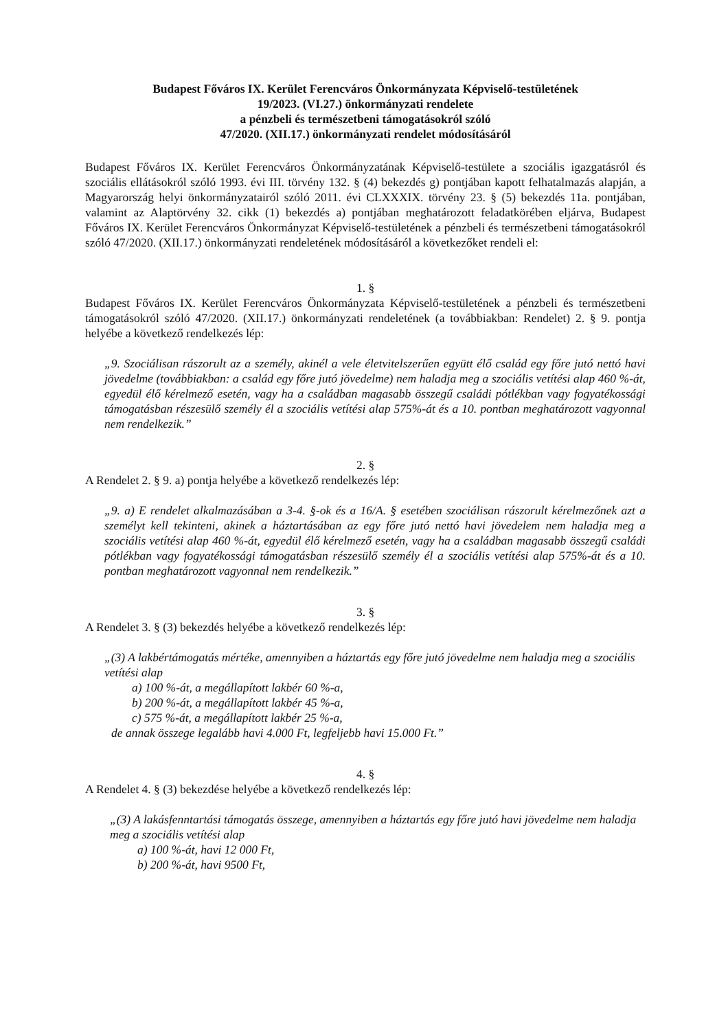Budapest Főváros IX. Kerület Ferencváros Önkormányzata Képviselő-testületének
19/2023. (VI.27.) önkormányzati rendelete
a pénzbeli és természetbeni támogatásokról szóló
47/2020. (XII.17.) önkormányzati rendelet módosításáról
Budapest Főváros IX. Kerület Ferencváros Önkormányzatának Képviselő-testülete a szociális igazgatásról és szociális ellátásokról szóló 1993. évi III. törvény 132. § (4) bekezdés g) pontjában kapott felhatalmazás alapján, a Magyarország helyi önkormányzatairól szóló 2011. évi CLXXXIX. törvény 23. § (5) bekezdés 11a. pontjában, valamint az Alaptörvény 32. cikk (1) bekezdés a) pontjában meghatározott feladatkörében eljárva, Budapest Főváros IX. Kerület Ferencváros Önkormányzat Képviselő-testületének a pénzbeli és természetbeni támogatásokról szóló 47/2020. (XII.17.) önkormányzati rendeletének módosításáról a következőket rendeli el:
1. §
Budapest Főváros IX. Kerület Ferencváros Önkormányzata Képviselő-testületének a pénzbeli és természetbeni támogatásokról szóló 47/2020. (XII.17.) önkormányzati rendeletének (a továbbiakban: Rendelet) 2. § 9. pontja helyébe a következő rendelkezés lép:
„9. Szociálisan rászorult az a személy, akinél a vele életvitelszerűen együtt élő család egy főre jutó nettó havi jövedelme (továbbiakban: a család egy főre jutó jövedelme) nem haladja meg a szociális vetítési alap 460 %-át, egyedül élő kérelmező esetén, vagy ha a családban magasabb összegű családi pótlékban vagy fogyatékossági támogatásban részesülő személy él a szociális vetítési alap 575%-át és a 10. pontban meghatározott vagyonnal nem rendelkezik.”
2. §
A Rendelet 2. § 9. a) pontja helyébe a következő rendelkezés lép:
„9. a) E rendelet alkalmazásában a 3-4. §-ok és a 16/A. § esetében szociálisan rászorult kérelmezőnek azt a személyt kell tekinteni, akinek a háztartásában az egy főre jutó nettó havi jövedelem nem haladja meg a szociális vetítési alap 460 %-át, egyedül élő kérelmező esetén, vagy ha a családban magasabb összegű családi pótlékban vagy fogyatékossági támogatásban részesülő személy él a szociális vetítési alap 575%-át és a 10. pontban meghatározott vagyonnal nem rendelkezik.”
3. §
A Rendelet 3. § (3) bekezdés helyébe a következő rendelkezés lép:
„(3) A lakbértámogatás mértéke, amennyiben a háztartás egy főre jutó jövedelme nem haladja meg a szociális vetítési alap
a) 100 %-át, a megállapított lakbér 60 %-a,
b) 200 %-át, a megállapított lakbér 45 %-a,
c) 575 %-át, a megállapított lakbér 25 %-a,
de annak összege legalább havi 4.000 Ft, legfeljebb havi 15.000 Ft.”
4. §
A Rendelet 4. § (3) bekezdése helyébe a következő rendelkezés lép:
„(3) A lakásfenntartási támogatás összege, amennyiben a háztartás egy főre jutó havi jövedelme nem haladja meg a szociális vetítési alap
a) 100 %-át, havi 12 000 Ft,
b) 200 %-át, havi 9500 Ft,